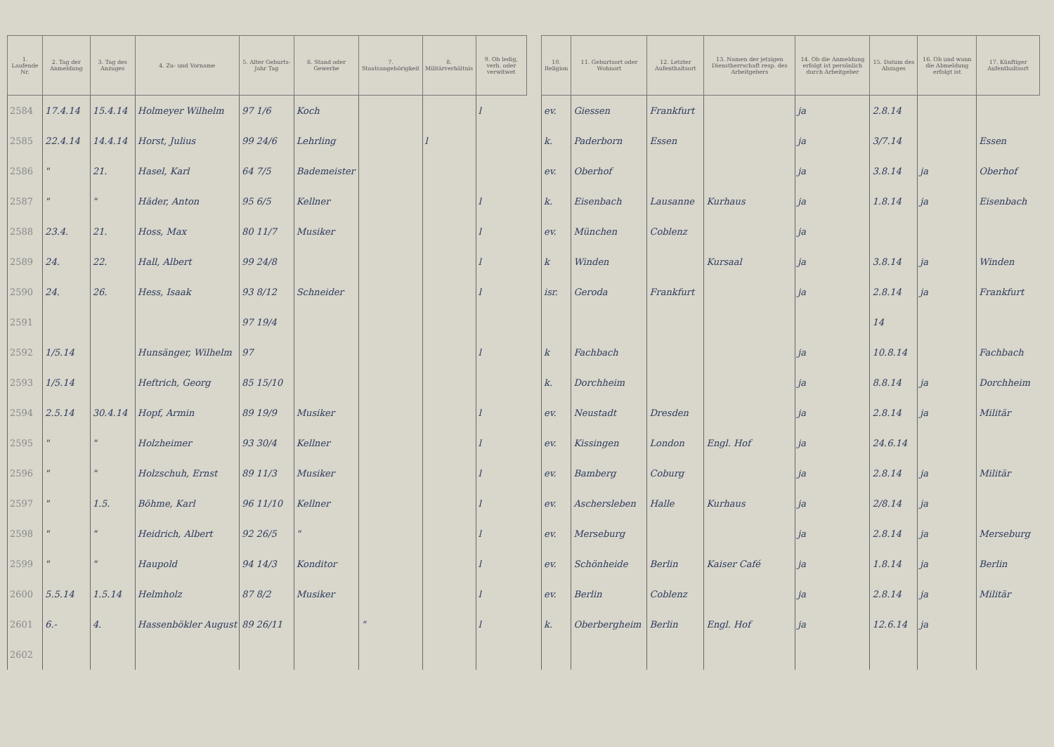| 1. Laufende Nr. | 2. Tag der Anmeldung | 3. Tag des Anzuges | 4. Zu- und Vorname | 5. Alter Geburts- Jahr Tag | 6. Stand oder Gewerbe | 7. Staatsangehörigkeit | 8. Militärverhältnis | 9. Ob ledig, verh. oder verwitwet |
| --- | --- | --- | --- | --- | --- | --- | --- | --- |
| 2584 | 17.4.14 | 15.4.14 | Holmeyer Wilhelm | 97 1/6 | Koch | | | l |
| 2585 | 22.4.14 | 14.4.14 | Horst, Julius | 99 24/6 | Lehrling | | l | |
| 2586 | " | 21. | Hasel, Karl | 64 7/5 | Bademeister | | | |
| 2587 | " | " | Häder, Anton | 95 6/5 | Kellner | | | l |
| 2588 | 23.4. | 21. | Hoss, Max | 80 11/7 | Musiker | | | l |
| 2589 | 24. | 22. | Hall, Albert | 99 24/8 | | | | l |
| 2590 | 24. | 26. | Hess, Isaak | 93 8/12 | Schneider | | | l |
| 2591 | | | | 97 19/4 | | | | |
| 2592 | 1/5.14 | | Hunsänger, Wilhelm | 97 | | | | l |
| 2593 | 1/5.14 | | Heftrich, Georg | 85 15/10 | | | | |
| 2594 | 2.5.14 | 30.4.14 | Hopf, Armin | 89 19/9 | Musiker | | | l |
| 2595 | " | " | Holzheimer | 93 30/4 | Kellner | | | l |
| 2596 | " | " | Holzschuh, Ernst | 89 11/3 | Musiker | | | l |
| 2597 | " | 1.5. | Böhme, Karl | 96 11/10 | Kellner | | | l |
| 2598 | " | " | Heidrich, Albert | 92 26/5 | " | | | l |
| 2599 | " | " | Haupold | 94 14/3 | Konditor | | | l |
| 2600 | 5.5.14 | 1.5.14 | Helmholz | 87 8/2 | Musiker | | | l |
| 2601 | 6.- | 4. | Hassenbökler August | 89 26/11 | | " | | l |
| 2602 | | | | | | | | |
| 10. Religion | 11. Geburtsort oder Wohnort | 12. Letzter Aufenthaltsort | 13. Namen der jetzigen Dienstherrschaft resp. des Arbeitgebers | 14. Ob die Anmeldung erfolgt ist persönlich durch Arbeitgeber | 15. Datum des Abzuges | 16. Ob und wann die Abmeldung erfolgt ist | 17. Künftiger Aufenthaltsort |
| --- | --- | --- | --- | --- | --- | --- | --- |
| ev. | Giessen | Frankfurt | | ja | 2.8.14 | | |
| k. | Paderborn | Essen | | ja | 3/7.14 | | Essen |
| ev. | Oberhof | | | ja | 3.8.14 | ja | Oberhof |
| k. | Eisenbach | Lausanne | Kurhaus | ja | 1.8.14 | ja | Eisenbach |
| ev. | München | Coblenz | | ja | | | |
| k | Winden | | Kursaal | ja | 3.8.14 | ja | Winden |
| isr. | Geroda | Frankfurt | | ja | 2.8.14 | ja | Frankfurt |
| | | | | | 14 | | |
| k | Fachbach | | | ja | 10.8.14 | | Fachbach |
| k. | Dorchheim | | | ja | 8.8.14 | ja | Dorchheim |
| ev. | Neustadt | Dresden | | ja | 2.8.14 | ja | Militär |
| ev. | Kissingen | London | Engl. Hof | ja | 24.6.14 | | |
| ev. | Bamberg | Coburg | | ja | 2.8.14 | ja | Militär |
| ev. | Aschersleben | Halle | Kurhaus | ja | 2/8.14 | ja | |
| ev. | Merseburg | | | ja | 2.8.14 | ja | Merseburg |
| ev. | Schönheide | Berlin | Kaiser Café | ja | 1.8.14 | ja | Berlin |
| ev. | Berlin | Coblenz | | ja | 2.8.14 | ja | Militär |
| k. | Oberbergheim | Berlin | Engl. Hof | ja | 12.6.14 | ja | |